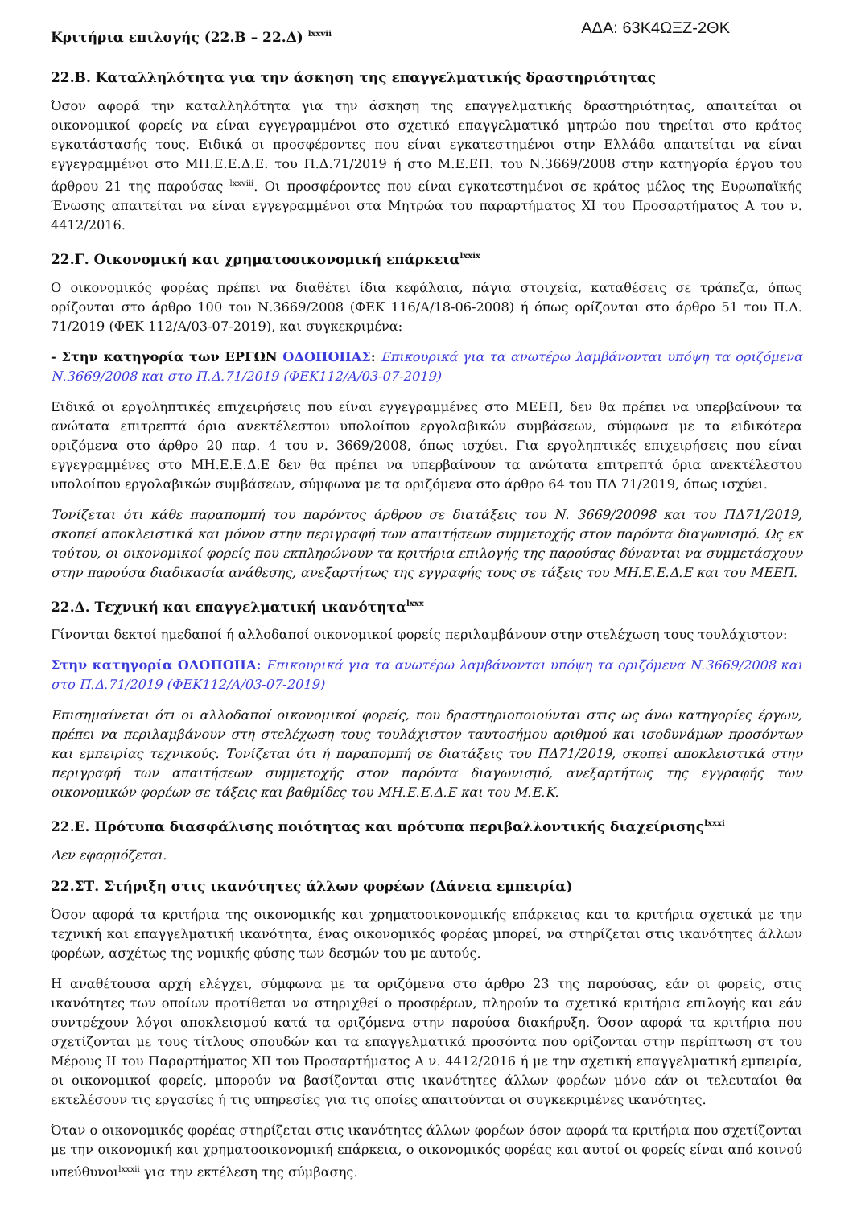Κριτήρια επιλογής (22.Β – 22.Δ) <sup>lxxvii</sup>
ΑΔΑ: 63Κ4ΩΞΖ-2ΘΚ
22.Β. Καταλληλότητα για την άσκηση της επαγγελματικής δραστηριότητας
Όσον αφορά την καταλληλότητα για την άσκηση της επαγγελματικής δραστηριότητας, απαιτείται οι οικονομικοί φορείς να είναι εγγεγραμμένοι στο σχετικό επαγγελματικό μητρώο που τηρείται στο κράτος εγκατάστασής τους. Ειδικά οι προσφέροντες που είναι εγκατεστημένοι στην Ελλάδα απαιτείται να είναι εγγεγραμμένοι στο ΜΗ.Ε.Ε.Δ.Ε. του Π.Δ.71/2019 ή στο Μ.Ε.ΕΠ. του Ν.3669/2008 στην κατηγορία έργου του άρθρου 21 της παρούσας <sup>lxxviii</sup>. Οι προσφέροντες που είναι εγκατεστημένοι σε κράτος μέλος της Ευρωπαϊκής Ένωσης απαιτείται να είναι εγγεγραμμένοι στα Μητρώα του παραρτήματος XI του Προσαρτήματος Α του ν. 4412/2016.
22.Γ. Οικονομική και χρηματοοικονομική επάρκεια<sup>lxxix</sup>
Ο οικονομικός φορέας πρέπει να διαθέτει ίδια κεφάλαια, πάγια στοιχεία, καταθέσεις σε τράπεζα, όπως ορίζονται στο άρθρο 100 του Ν.3669/2008 (ΦΕΚ 116/Α/18-06-2008) ή όπως ορίζονται στο άρθρο 51 του Π.Δ. 71/2019 (ΦΕΚ 112/Α/03-07-2019), και συγκεκριμένα:
- Στην κατηγορία των ΕΡΓΩΝ ΟΔΟΠΟΙΙΑΣ: Επικουρικά για τα ανωτέρω λαμβάνονται υπόψη τα οριζόμενα Ν.3669/2008 και στο Π.Δ.71/2019 (ΦΕΚ112/Α/03-07-2019)
Ειδικά οι εργοληπτικές επιχειρήσεις που είναι εγγεγραμμένες στο ΜΕΕΠ, δεν θα πρέπει να υπερβαίνουν τα ανώτατα επιτρεπτά όρια ανεκτέλεστου υπολοίπου εργολαβικών συμβάσεων, σύμφωνα με τα ειδικότερα οριζόμενα στο άρθρο 20 παρ. 4 του ν. 3669/2008, όπως ισχύει. Για εργοληπτικές επιχειρήσεις που είναι εγγεγραμμένες στο ΜΗ.Ε.Ε.Δ.Ε δεν θα πρέπει να υπερβαίνουν τα ανώτατα επιτρεπτά όρια ανεκτέλεστου υπολοίπου εργολαβικών συμβάσεων, σύμφωνα με τα οριζόμενα στο άρθρο 64 του ΠΔ 71/2019, όπως ισχύει.
Τονίζεται ότι κάθε παραπομπή του παρόντος άρθρου σε διατάξεις του Ν. 3669/20098 και του ΠΔ71/2019, σκοπεί αποκλειστικά και μόνον στην περιγραφή των απαιτήσεων συμμετοχής στον παρόντα διαγωνισμό. Ως εκ τούτου, οι οικονομικοί φορείς που εκπληρώνουν τα κριτήρια επιλογής της παρούσας δύνανται να συμμετάσχουν στην παρούσα διαδικασία ανάθεσης, ανεξαρτήτως της εγγραφής τους σε τάξεις του ΜΗ.Ε.Ε.Δ.Ε και του ΜΕΕΠ.
22.Δ. Τεχνική και επαγγελματική ικανότητα<sup>lxxx</sup>
Γίνονται δεκτοί ημεδαποί ή αλλοδαποί οικονομικοί φορείς περιλαμβάνουν στην στελέχωση τους τουλάχιστον:
Στην κατηγορία ΟΔΟΠΟΙΙΑ: Επικουρικά για τα ανωτέρω λαμβάνονται υπόψη τα οριζόμενα Ν.3669/2008 και στο Π.Δ.71/2019 (ΦΕΚ112/Α/03-07-2019)
Επισημαίνεται ότι οι αλλοδαποί οικονομικοί φορείς, που δραστηριοποιούνται στις ως άνω κατηγορίες έργων, πρέπει να περιλαμβάνουν στη στελέχωση τους τουλάχιστον ταυτοσήμου αριθμού και ισοδυνάμων προσόντων και εμπειρίας τεχνικούς. Τονίζεται ότι ή παραπομπή σε διατάξεις του ΠΔ71/2019, σκοπεί αποκλειστικά στην περιγραφή των απαιτήσεων συμμετοχής στον παρόντα διαγωνισμό, ανεξαρτήτως της εγγραφής των οικονομικών φορέων σε τάξεις και βαθμίδες του ΜΗ.Ε.Ε.Δ.Ε και του Μ.Ε.Κ.
22.Ε. Πρότυπα διασφάλισης ποιότητας και πρότυπα περιβαλλοντικής διαχείρισης<sup>lxxxi</sup>
Δεν εφαρμόζεται.
22.ΣΤ. Στήριξη στις ικανότητες άλλων φορέων (Δάνεια εμπειρία)
Όσον αφορά τα κριτήρια της οικονομικής και χρηματοοικονομικής επάρκειας και τα κριτήρια σχετικά με την τεχνική και επαγγελματική ικανότητα, ένας οικονομικός φορέας μπορεί, να στηρίζεται στις ικανότητες άλλων φορέων, ασχέτως της νομικής φύσης των δεσμών του με αυτούς.
Η αναθέτουσα αρχή ελέγχει, σύμφωνα με τα οριζόμενα στο άρθρο 23 της παρούσας, εάν οι φορείς, στις ικανότητες των οποίων προτίθεται να στηριχθεί ο προσφέρων, πληρούν τα σχετικά κριτήρια επιλογής και εάν συντρέχουν λόγοι αποκλεισμού κατά τα οριζόμενα στην παρούσα διακήρυξη. Όσον αφορά τα κριτήρια που σχετίζονται με τους τίτλους σπουδών και τα επαγγελματικά προσόντα που ορίζονται στην περίπτωση στ του Μέρους ΙΙ του Παραρτήματος XII του Προσαρτήματος Α ν. 4412/2016 ή με την σχετική επαγγελματική εμπειρία, οι οικονομικοί φορείς, μπορούν να βασίζονται στις ικανότητες άλλων φορέων μόνο εάν οι τελευταίοι θα εκτελέσουν τις εργασίες ή τις υπηρεσίες για τις οποίες απαιτούνται οι συγκεκριμένες ικανότητες.
Όταν ο οικονομικός φορέας στηρίζεται στις ικανότητες άλλων φορέων όσον αφορά τα κριτήρια που σχετίζονται με την οικονομική και χρηματοοικονομική επάρκεια, ο οικονομικός φορέας και αυτοί οι φορείς είναι από κοινού υπεύθυνοι<sup>lxxxii</sup> για την εκτέλεση της σύμβασης.